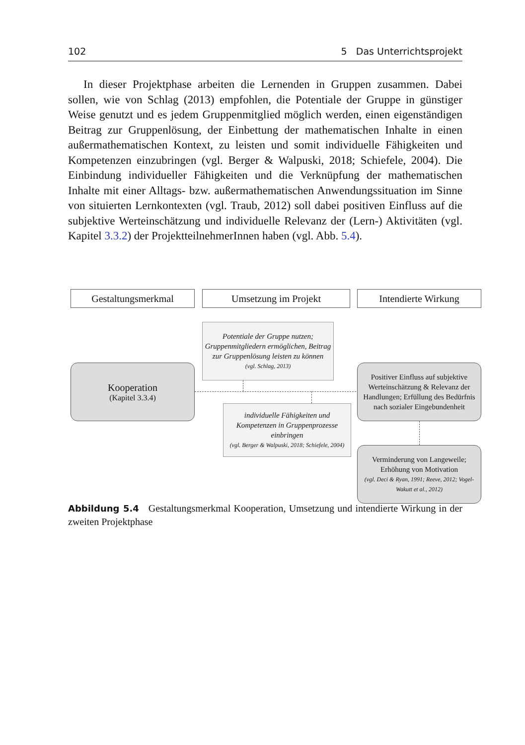102 5 Das Unterrichtsprojekt
In dieser Projektphase arbeiten die Lernenden in Gruppen zusammen. Dabei sollen, wie von Schlag (2013) empfohlen, die Potentiale der Gruppe in günstiger Weise genutzt und es jedem Gruppenmitglied möglich werden, einen eigenständigen Beitrag zur Gruppenlösung, der Einbettung der mathematischen Inhalte in einen außermathematischen Kontext, zu leisten und somit individuelle Fähigkeiten und Kompetenzen einzubringen (vgl. Berger & Walpuski, 2018; Schiefele, 2004). Die Einbindung individueller Fähigkeiten und die Verknüpfung der mathematischen Inhalte mit einer Alltags- bzw. außermathematischen Anwendungssituation im Sinne von situierten Lernkontexten (vgl. Traub, 2012) soll dabei positiven Einfluss auf die subjektive Werteinschätzung und individuelle Relevanz der (Lern-) Aktivitäten (vgl. Kapitel 3.3.2) der ProjektteilnehmerInnen haben (vgl. Abb. 5.4).
Gestaltungsmerkmal Umsetzung im Projekt Intendierte Wirkung
Potentiale der Gruppe nutzen; Gruppenmitgliedern ermöglichen, Beitrag zur Gruppenlösung leisten zu können
(vgl. Schlag, 2013)
Kooperation
(Kapitel 3.3.4)
individuelle Fähigkeiten und Kompetenzen in Gruppenprozesse einbringen
(vgl. Berger & Walpuski, 2018; Schiefele, 2004)
Positiver Einfluss auf subjektive Werteinschätzung & Relevanz der Handlungen; Erfüllung des Bedürfnis nach sozialer Eingebundenheit
Verminderung von Langeweile; Erhöhung von Motivation
(vgl. Deci & Ryan, 1991; Reeve, 2012; Vogel-Wakutt et al., 2012)
Abbildung 5.4 Gestaltungsmerkmal Kooperation, Umsetzung und intendierte Wirkung in der zweiten Projektphase